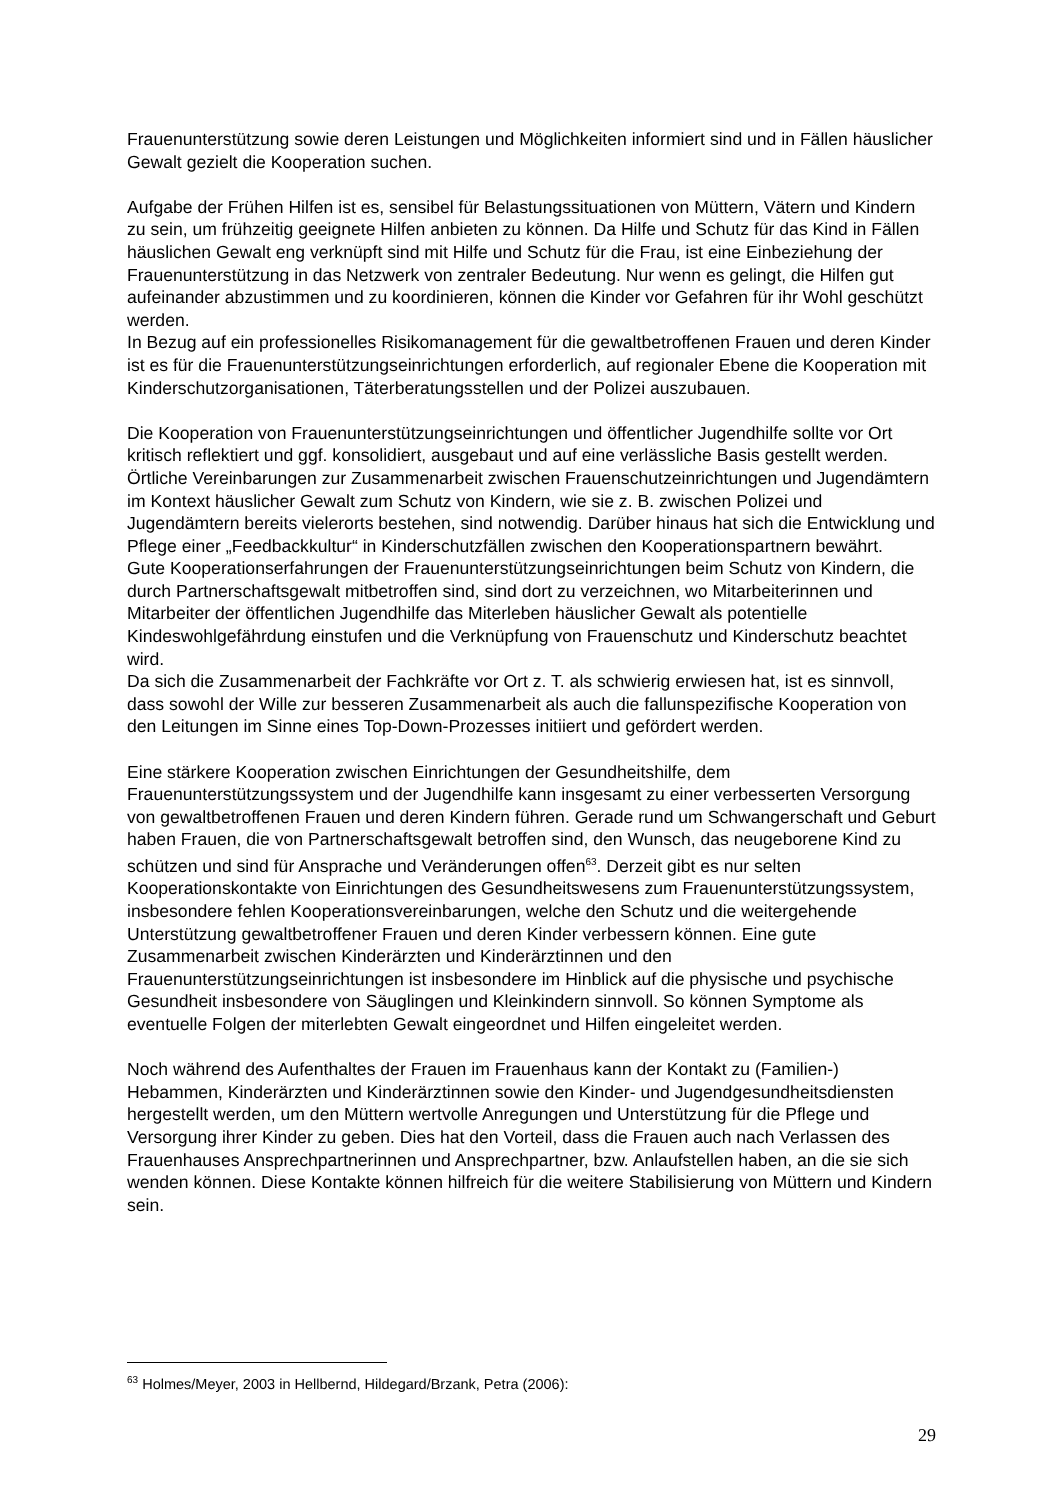Frauenunterstützung sowie deren Leistungen und Möglichkeiten informiert sind und in Fällen häuslicher Gewalt gezielt die Kooperation suchen.
Aufgabe der Frühen Hilfen ist es, sensibel für Belastungssituationen von Müttern, Vätern und Kindern zu sein, um frühzeitig geeignete Hilfen anbieten zu können. Da Hilfe und Schutz für das Kind in Fällen häuslichen Gewalt eng verknüpft sind mit Hilfe und Schutz für die Frau, ist eine Einbeziehung der Frauenunterstützung in das Netzwerk von zentraler Bedeutung. Nur wenn es gelingt, die Hilfen gut aufeinander abzustimmen und zu koordinieren, können die Kinder vor Gefahren für ihr Wohl geschützt werden.
In Bezug auf ein professionelles Risikomanagement für die gewaltbetroffenen Frauen und deren Kinder ist es für die Frauenunterstützungseinrichtungen erforderlich, auf regionaler Ebene die Kooperation mit Kinderschutzorganisationen, Täterberatungsstellen und der Polizei auszubauen.
Die Kooperation von Frauenunterstützungseinrichtungen und öffentlicher Jugendhilfe sollte vor Ort kritisch reflektiert und ggf. konsolidiert, ausgebaut und auf eine verlässliche Basis gestellt werden.
Örtliche Vereinbarungen zur Zusammenarbeit zwischen Frauenschutzeinrichtungen und Jugendämtern im Kontext häuslicher Gewalt zum Schutz von Kindern, wie sie z. B. zwischen Polizei und Jugendämtern bereits vielerorts bestehen, sind notwendig. Darüber hinaus hat sich die Entwicklung und Pflege einer „Feedbackkultur“ in Kinderschutzfällen zwischen den Kooperationspartnern bewährt.
Gute Kooperationserfahrungen der Frauenunterstützungseinrichtungen beim Schutz von Kindern, die durch Partnerschaftsgewalt mitbetroffen sind, sind dort zu verzeichnen, wo Mitarbeiterinnen und Mitarbeiter der öffentlichen Jugendhilfe das Miterleben häuslicher Gewalt als potentielle Kindeswohlgefährdung einstufen und die Verknüpfung von Frauenschutz und Kinderschutz beachtet wird.
Da sich die Zusammenarbeit der Fachkräfte vor Ort z. T. als schwierig erwiesen hat, ist es sinnvoll, dass sowohl der Wille zur besseren Zusammenarbeit als auch die fallunspezifische Kooperation von den Leitungen im Sinne eines Top-Down-Prozesses initiiert und gefördert werden.
Eine stärkere Kooperation zwischen Einrichtungen der Gesundheitshilfe, dem Frauenunterstützungssystem und der Jugendhilfe kann insgesamt zu einer verbesserten Versorgung von gewaltbetroffenen Frauen und deren Kindern führen. Gerade rund um Schwangerschaft und Geburt haben Frauen, die von Partnerschaftsgewalt betroffen sind, den Wunsch, das neugeborene Kind zu schützen und sind für Ansprache und Veränderungen offen<sup>63</sup>. Derzeit gibt es nur selten Kooperationskontakte von Einrichtungen des Gesundheitswesens zum Frauenunterstützungssystem, insbesondere fehlen Kooperationsvereinbarungen, welche den Schutz und die weitergehende Unterstützung gewaltbetroffener Frauen und deren Kinder verbessern können. Eine gute Zusammenarbeit zwischen Kinderärzten und Kinderärztinnen und den Frauenunterstützungseinrichtungen ist insbesondere im Hinblick auf die physische und psychische Gesundheit insbesondere von Säuglingen und Kleinkindern sinnvoll. So können Symptome als eventuelle Folgen der miterlebten Gewalt eingeordnet und Hilfen eingeleitet werden.
Noch während des Aufenthaltes der Frauen im Frauenhaus kann der Kontakt zu (Familien-) Hebammen, Kinderärzten und Kinderärztinnen sowie den Kinder- und Jugendgesundheitsdiensten hergestellt werden, um den Müttern wertvolle Anregungen und Unterstützung für die Pflege und Versorgung ihrer Kinder zu geben. Dies hat den Vorteil, dass die Frauen auch nach Verlassen des Frauenhauses Ansprechpartnerinnen und Ansprechpartner, bzw. Anlaufstellen haben, an die sie sich wenden können. Diese Kontakte können hilfreich für die weitere Stabilisierung von Müttern und Kindern sein.
<sup>63</sup> Holmes/Meyer, 2003 in Hellbernd, Hildegard/Brzank, Petra (2006):
29